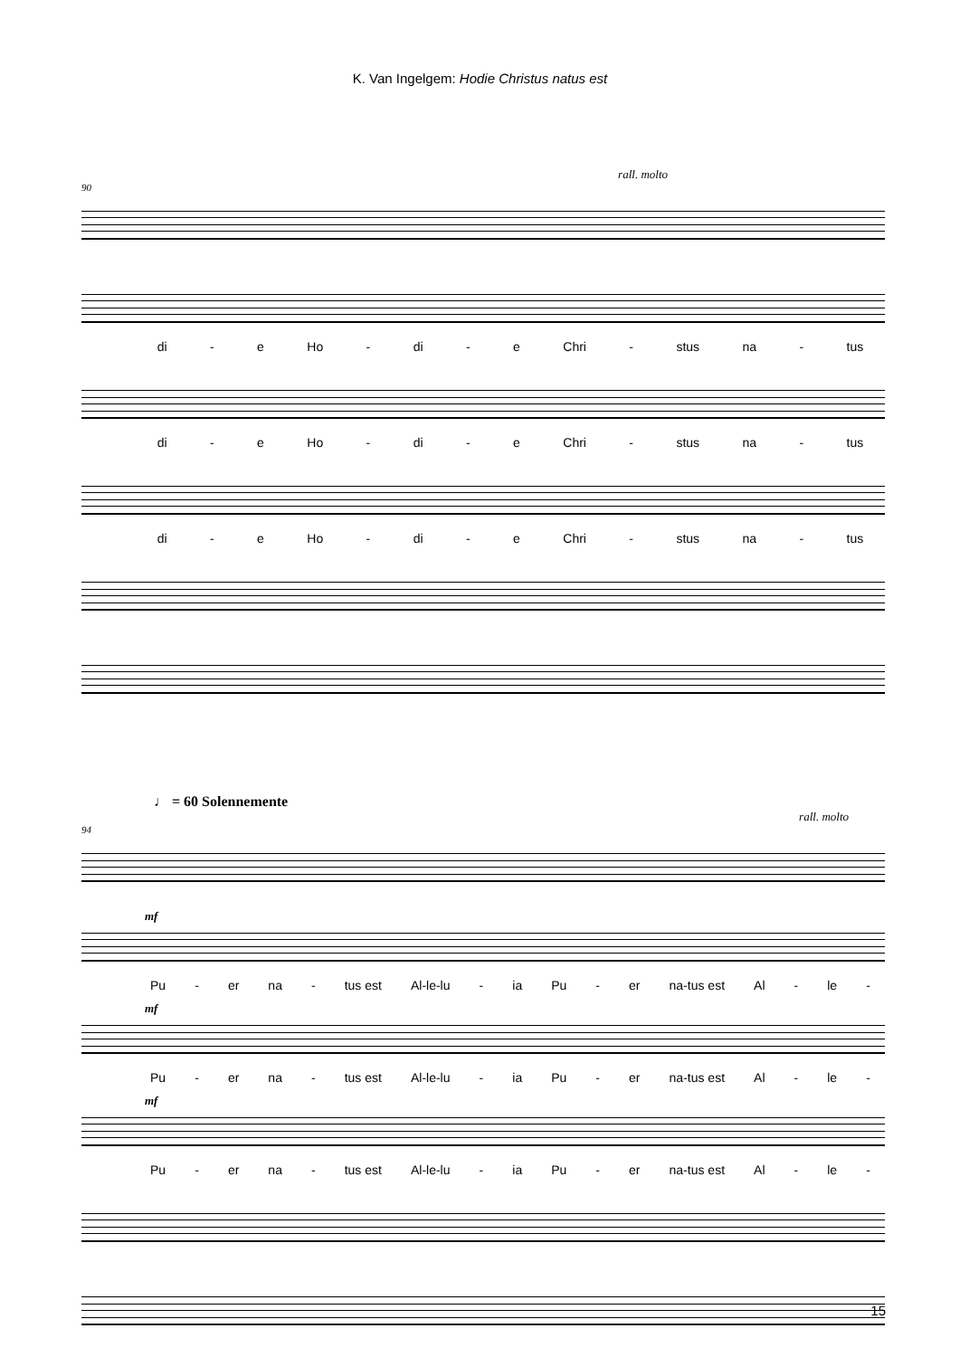K. Van Ingelgem: Hodie Christus natus est
rall. molto
90
di - e Ho - di - e Chri - stus na - tus
di - e Ho - di - e Chri - stus na - tus
di - e Ho - di - e Chri - stus na - tus
♩ = 60 Solennemente
rall. molto
94
mf
Pu - er na - tus est Al-le-lu - ia Pu - er na-tus est Al - le -
mf
Pu - er na - tus est Al-le-lu - ia Pu - er na-tus est Al - le -
mf
Pu - er na - tus est Al-le-lu - ia Pu - er na-tus est Al - le -
15